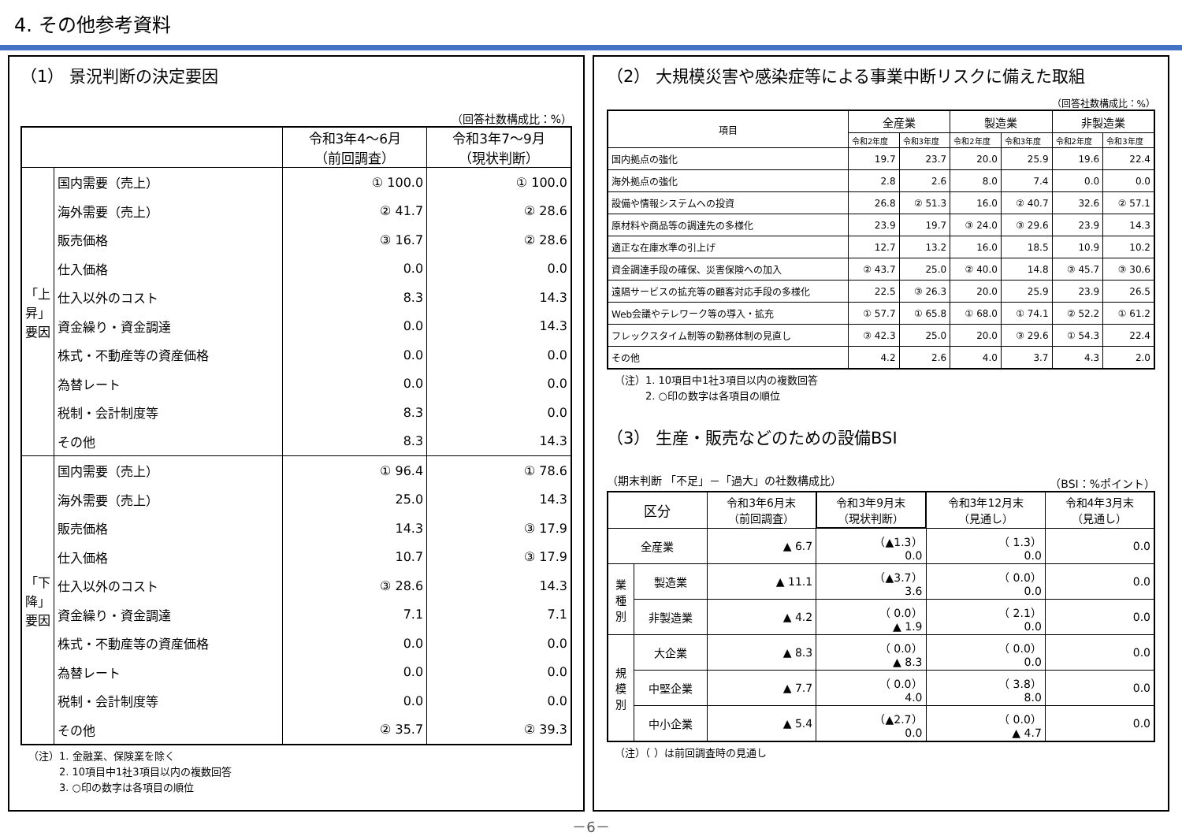4. その他参考資料
（1） 景況判断の決定要因
（回答社数構成比：%）
| | | 令和3年4～6月 （前回調査） | 令和3年7～9月 （現状判断） |
| --- | --- | --- | --- |
| 「上昇」要因 | 国内需要（売上） | ① 100.0 | ① 100.0 |
| | 海外需要（売上） | ② 41.7 | ② 28.6 |
| | 販売価格 | ③ 16.7 | ② 28.6 |
| | 仕入価格 | 0.0 | 0.0 |
| | 仕入以外のコスト | 8.3 | 14.3 |
| | 資金繰り・資金調達 | 0.0 | 14.3 |
| | 株式・不動産等の資産価格 | 0.0 | 0.0 |
| | 為替レート | 0.0 | 0.0 |
| | 税制・会計制度等 | 8.3 | 0.0 |
| | その他 | 8.3 | 14.3 |
| 「下降」要因 | 国内需要（売上） | ① 96.4 | ① 78.6 |
| | 海外需要（売上） | 25.0 | 14.3 |
| | 販売価格 | 14.3 | ③ 17.9 |
| | 仕入価格 | 10.7 | ③ 17.9 |
| | 仕入以外のコスト | ③ 28.6 | 14.3 |
| | 資金繰り・資金調達 | 7.1 | 7.1 |
| | 株式・不動産等の資産価格 | 0.0 | 0.0 |
| | 為替レート | 0.0 | 0.0 |
| | 税制・会計制度等 | 0.0 | 0.0 |
| | その他 | ② 35.7 | ② 39.3 |
（注）1. 金融業、保険業を除く
　　　2. 10項目中1社3項目以内の複数回答
　　　3. ○印の数字は各項目の順位
（2） 大規模災害や感染症等による事業中断リスクに備えた取組
（回答社数構成比：%）
| 項目 | 全産業 | | 製造業 | | 非製造業 | |
| | 令和2年度 | 令和3年度 | 令和2年度 | 令和3年度 | 令和2年度 | 令和3年度 |
| 国内拠点の強化 | 19.7 | 23.7 | 20.0 | 25.9 | 19.6 | 22.4 |
| 海外拠点の強化 | 2.8 | 2.6 | 8.0 | 7.4 | 0.0 | 0.0 |
| 設備や情報システムへの投資 | 26.8 | ② 51.3 | 16.0 | ② 40.7 | 32.6 | ② 57.1 |
| 原材料や商品等の調達先の多様化 | 23.9 | 19.7 | ③ 24.0 | ③ 29.6 | 23.9 | 14.3 |
| 適正な在庫水準の引上げ | 12.7 | 13.2 | 16.0 | 18.5 | 10.9 | 10.2 |
| 資金調達手段の確保、災害保険への加入 | ② 43.7 | 25.0 | ② 40.0 | 14.8 | ③ 45.7 | ③ 30.6 |
| 遠隔サービスの拡充等の顧客対応手段の多様化 | 22.5 | ③ 26.3 | 20.0 | 25.9 | 23.9 | 26.5 |
| Web会議やテレワーク等の導入・拡充 | ① 57.7 | ① 65.8 | ① 68.0 | ① 74.1 | ② 52.2 | ① 61.2 |
| フレックスタイム制等の勤務体制の見直し | ③ 42.3 | 25.0 | 20.0 | ③ 29.6 | ① 54.3 | 22.4 |
| その他 | 4.2 | 2.6 | 4.0 | 3.7 | 4.3 | 2.0 |
（注）1. 10項目中1社3項目以内の複数回答
　　　2. ○印の数字は各項目の順位
（3） 生産・販売などのための設備BSI
（期末判断 「不足」－「過大」の社数構成比） （BSI：%ポイント）
| 区分 | | 令和3年6月末 （前回調査） | 令和3年9月末 （現状判断） | 令和3年12月末 （見通し） | 令和4年3月末 （見通し） |
| 全産業 | | ▲ 6.7 | （▲1.3） 0.0 | （ 1.3） 0.0 | 0.0 |
| 業 種 別 | 製造業 | ▲ 11.1 | （▲3.7） 3.6 | （ 0.0） 0.0 | 0.0 |
| | 非製造業 | ▲ 4.2 | （ 0.0） ▲ 1.9 | （ 2.1） 0.0 | 0.0 |
| 規 模 別 | 大企業 | ▲ 8.3 | （ 0.0） ▲ 8.3 | （ 0.0） 0.0 | 0.0 |
| | 中堅企業 | ▲ 7.7 | （ 0.0） 4.0 | （ 3.8） 8.0 | 0.0 |
| | 中小企業 | ▲ 5.4 | （▲2.7） 0.0 | （ 0.0） ▲ 4.7 | 0.0 |
（注）（ ）は前回調査時の見通し
－6－